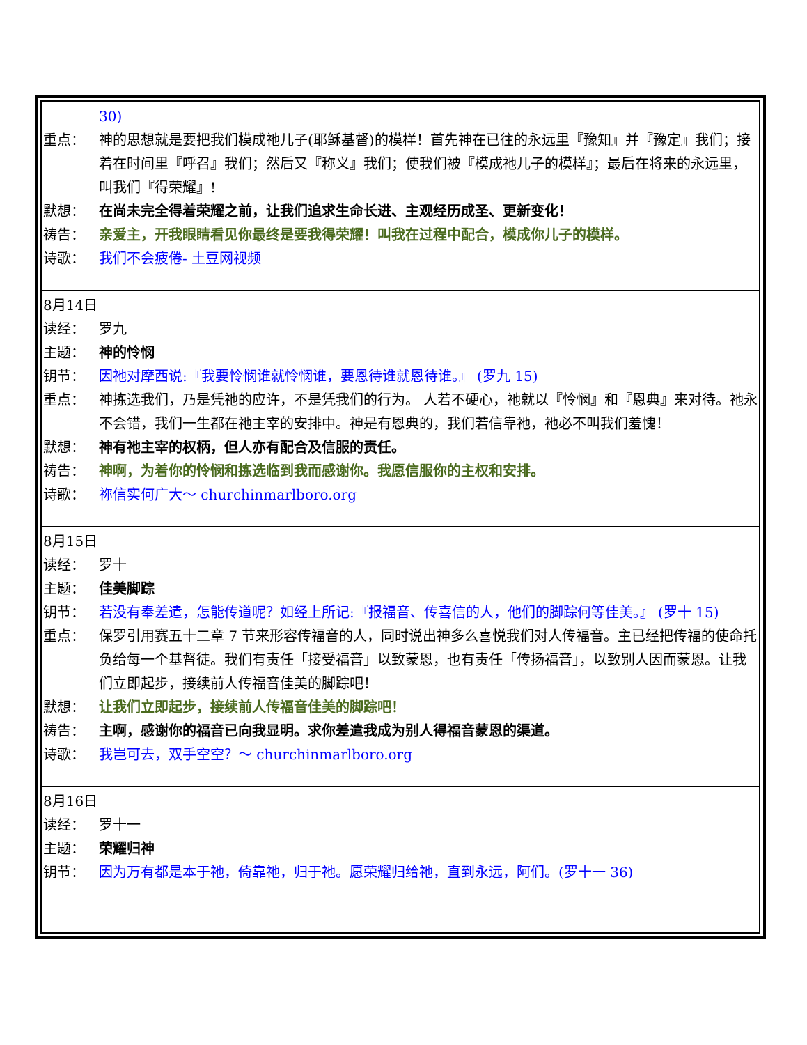30)
重点： 神的思想就是要把我们模成祂儿子(耶稣基督)的模样！首先神在已往的永远里『豫知』并『豫定』我们；接着在时间里『呼召』我们；然后又『称义』我们；使我们被『模成祂儿子的模样』；最后在将来的永远里，叫我们『得荣耀』!
默想： 在尚未完全得着荣耀之前，让我们追求生命长进、主观经历成圣、更新变化！
祷告： 亲爱主，开我眼睛看见你最终是要我得荣耀！叫我在过程中配合，模成你儿子的模样。
诗歌： 我们不会疲倦- 土豆网视频
8月14日
读经： 罗九
主题： 神的怜悯
钥节： 因祂对摩西说:『我要怜悯谁就怜悯谁，要恩待谁就恩待谁。』 (罗九 15)
重点： 神拣选我们，乃是凭祂的应许，不是凭我们的行为。 人若不硬心，祂就以『怜悯』和『恩典』来对待。祂永不会错，我们一生都在祂主宰的安排中。神是有恩典的，我们若信靠祂，祂必不叫我们羞愧！
默想： 神有祂主宰的权柄，但人亦有配合及信服的责任。
祷告： 神啊，为着你的怜悯和拣选临到我而感谢你。我愿信服你的主权和安排。
诗歌： 祢信实何广大～ churchinmarlboro.org
8月15日
读经： 罗十
主题： 佳美脚踪
钥节： 若没有奉差遣，怎能传道呢？如经上所记:『报福音、传喜信的人，他们的脚踪何等佳美。』 (罗十 15)
重点： 保罗引用赛五十二章 7 节来形容传福音的人，同时说出神多么喜悦我们对人传福音。主已经把传福的使命托负给每一个基督徒。我们有责任「接受福音」以致蒙恩，也有责任「传扬福音」，以致别人因而蒙恩。让我们立即起步，接续前人传福音佳美的脚踪吧！
默想： 让我们立即起步，接续前人传福音佳美的脚踪吧！
祷告： 主啊，感谢你的福音已向我显明。求你差遣我成为别人得福音蒙恩的渠道。
诗歌： 我岂可去，双手空空？～ churchinmarlboro.org
8月16日
读经： 罗十一
主题： 荣耀归神
钥节： 因为万有都是本于祂，倚靠祂，归于祂。愿荣耀归给祂，直到永远，阿们。(罗十一 36)